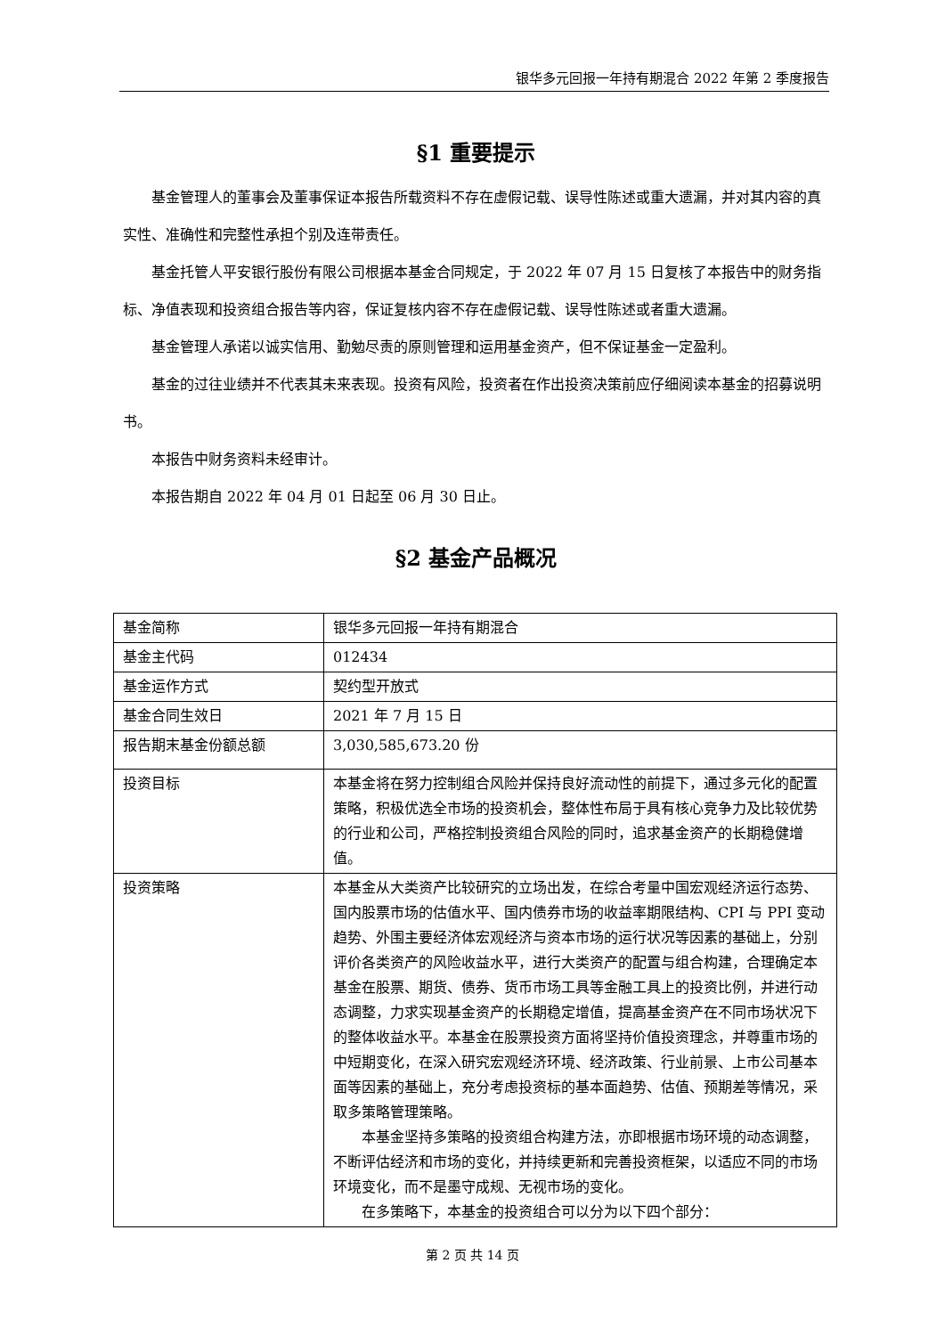银华多元回报一年持有期混合 2022 年第 2 季度报告
§1 重要提示
基金管理人的董事会及董事保证本报告所载资料不存在虚假记载、误导性陈述或重大遗漏，并对其内容的真实性、准确性和完整性承担个别及连带责任。
基金托管人平安银行股份有限公司根据本基金合同规定，于 2022 年 07 月 15 日复核了本报告中的财务指标、净值表现和投资组合报告等内容，保证复核内容不存在虚假记载、误导性陈述或者重大遗漏。
基金管理人承诺以诚实信用、勤勉尽责的原则管理和运用基金资产，但不保证基金一定盈利。
基金的过往业绩并不代表其未来表现。投资有风险，投资者在作出投资决策前应仔细阅读本基金的招募说明书。
本报告中财务资料未经审计。
本报告期自 2022 年 04 月 01 日起至 06 月 30 日止。
§2 基金产品概况
| 基金简称 | 银华多元回报一年持有期混合 |
| 基金主代码 | 012434 |
| 基金运作方式 | 契约型开放式 |
| 基金合同生效日 | 2021 年 7 月 15 日 |
| 报告期末基金份额总额 | 3,030,585,673.20 份 |
| 投资目标 | 本基金将在努力控制组合风险并保持良好流动性的前提下，通过多元化的配置策略，积极优选全市场的投资机会，整体性布局于具有核心竞争力及比较优势的行业和公司，严格控制投资组合风险的同时，追求基金资产的长期稳健增值。 |
| 投资策略 | 本基金从大类资产比较研究的立场出发，在综合考量中国宏观经济运行态势、国内股票市场的估值水平、国内债券市场的收益率期限结构、CPI 与 PPI 变动趋势、外围主要经济体宏观经济与资本市场的运行状况等因素的基础上，分别评价各类资产的风险收益水平，进行大类资产的配置与组合构建，合理确定本基金在股票、期货、债券、货币市场工具等金融工具上的投资比例，并进行动态调整，力求实现基金资产的长期稳定增值，提高基金资产在不同市场状况下的整体收益水平。本基金在股票投资方面将坚持价值投资理念，并尊重市场的中短期变化，在深入研究宏观经济环境、经济政策、行业前景、上市公司基本面等因素的基础上，充分考虑投资标的基本面趋势、估值、预期差等情况，采取多策略管理策略。 本基金坚持多策略的投资组合构建方法，亦即根据市场环境的动态调整，不断评估经济和市场的变化，并持续更新和完善投资框架，以适应不同的市场环境变化，而不是墨守成规、无视市场的变化。 在多策略下，本基金的投资组合可以分为以下四个部分： |
第 2 页 共 14 页